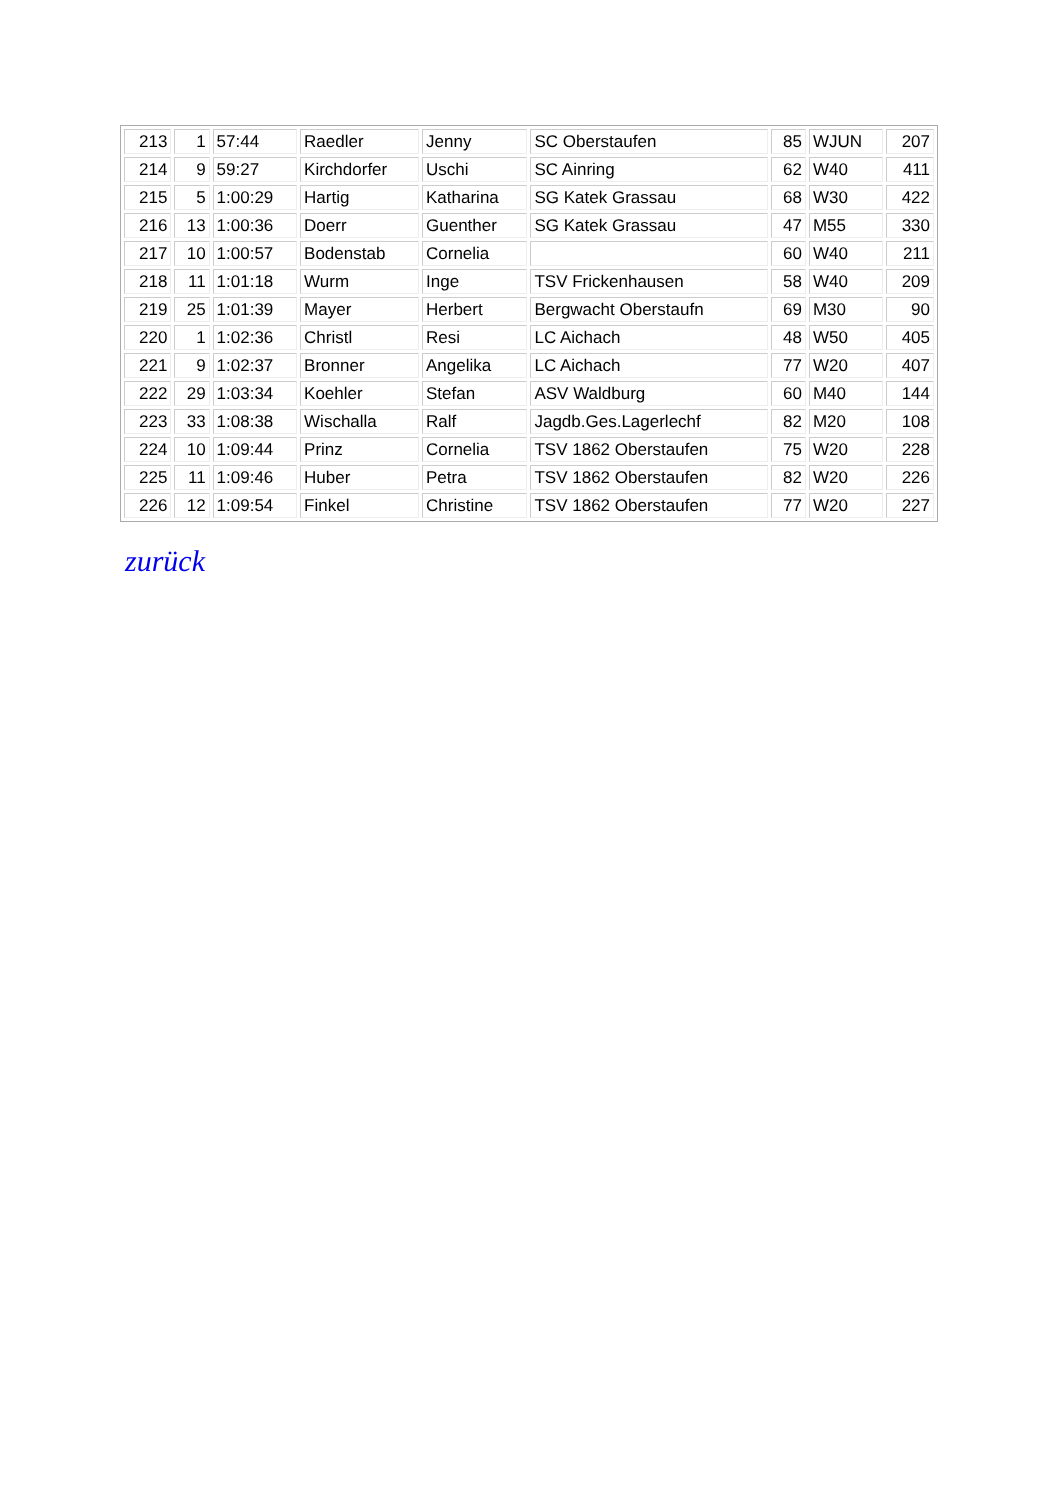| 213 | 1 | 57:44 | Raedler | Jenny | SC Oberstaufen | 85 | WJUN | 207 |
| 214 | 9 | 59:27 | Kirchdorfer | Uschi | SC Ainring | 62 | W40 | 411 |
| 215 | 5 | 1:00:29 | Hartig | Katharina | SG Katek Grassau | 68 | W30 | 422 |
| 216 | 13 | 1:00:36 | Doerr | Guenther | SG Katek Grassau | 47 | M55 | 330 |
| 217 | 10 | 1:00:57 | Bodenstab | Cornelia | | 60 | W40 | 211 |
| 218 | 11 | 1:01:18 | Wurm | Inge | TSV Frickenhausen | 58 | W40 | 209 |
| 219 | 25 | 1:01:39 | Mayer | Herbert | Bergwacht Oberstaufn | 69 | M30 | 90 |
| 220 | 1 | 1:02:36 | Christl | Resi | LC Aichach | 48 | W50 | 405 |
| 221 | 9 | 1:02:37 | Bronner | Angelika | LC Aichach | 77 | W20 | 407 |
| 222 | 29 | 1:03:34 | Koehler | Stefan | ASV Waldburg | 60 | M40 | 144 |
| 223 | 33 | 1:08:38 | Wischalla | Ralf | Jagdb.Ges.Lagerlechf | 82 | M20 | 108 |
| 224 | 10 | 1:09:44 | Prinz | Cornelia | TSV 1862 Oberstaufen | 75 | W20 | 228 |
| 225 | 11 | 1:09:46 | Huber | Petra | TSV 1862 Oberstaufen | 82 | W20 | 226 |
| 226 | 12 | 1:09:54 | Finkel | Christine | TSV 1862 Oberstaufen | 77 | W20 | 227 |
zurück